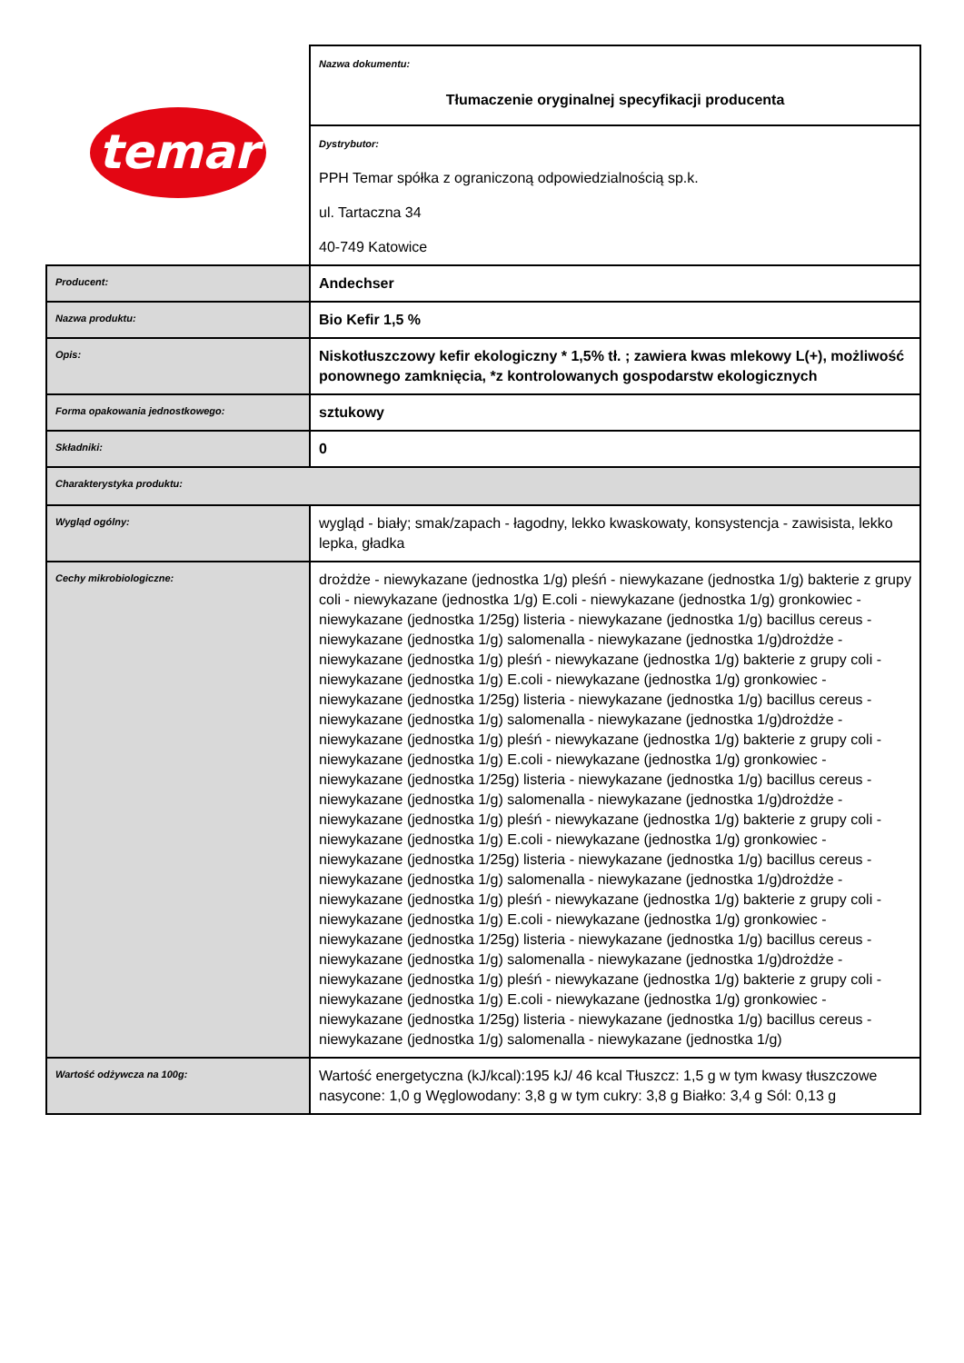| temar | Nazwa dokumentu: Tłumaczenie oryginalnej specyfikacji producenta |
| | Dystrybutor: PPH Temar spółka z ograniczoną odpowiedzialnością sp.k. ul. Tartaczna 34 40-749 Katowice |
| Producent: | Andechser |
| Nazwa produktu: | Bio Kefir 1,5 % |
| Opis: | Niskotłuszczowy kefir ekologiczny * 1,5% tł. ; zawiera kwas mlekowy L(+), możliwość ponownego zamknięcia, *z kontrolowanych gospodarstw ekologicznych |
| Forma opakowania jednostkowego: | sztukowy |
| Składniki: | 0 |
| Charakterystyka produktu: | |
| Wygląd ogólny: | wygląd - biały; smak/zapach - łagodny, lekko kwaskowaty, konsystencja - zawisista, lekko lepka, gładka |
| Cechy mikrobiologiczne: | drożdże - niewykazane (jednostka 1/g) pleśń - niewykazane (jednostka 1/g) bakterie z grupy coli - niewykazane (jednostka 1/g) E.coli - niewykazane (jednostka 1/g) gronkowiec - niewykazane (jednostka 1/25g) listeria - niewykazane (jednostka 1/g) bacillus cereus - niewykazane (jednostka 1/g) salomenalla - niewykazane (jednostka 1/g)drożdże - niewykazane (jednostka 1/g) pleśń - niewykazane (jednostka 1/g) bakterie z grupy coli - niewykazane (jednostka 1/g) E.coli - niewykazane (jednostka 1/g) gronkowiec - niewykazane (jednostka 1/25g) listeria - niewykazane (jednostka 1/g) bacillus cereus - niewykazane (jednostka 1/g) salomenalla - niewykazane (jednostka 1/g)drożdże - niewykazane (jednostka 1/g) pleśń - niewykazane (jednostka 1/g) bakterie z grupy coli - niewykazane (jednostka 1/g) E.coli - niewykazane (jednostka 1/g) gronkowiec - niewykazane (jednostka 1/25g) listeria - niewykazane (jednostka 1/g) bacillus cereus - niewykazane (jednostka 1/g) salomenalla - niewykazane (jednostka 1/g)drożdże - niewykazane (jednostka 1/g) pleśń - niewykazane (jednostka 1/g) bakterie z grupy coli - niewykazane (jednostka 1/g) E.coli - niewykazane (jednostka 1/g) gronkowiec - niewykazane (jednostka 1/25g) listeria - niewykazane (jednostka 1/g) bacillus cereus - niewykazane (jednostka 1/g) salomenalla - niewykazane (jednostka 1/g)drożdże - niewykazane (jednostka 1/g) pleśń - niewykazane (jednostka 1/g) bakterie z grupy coli - niewykazane (jednostka 1/g) E.coli - niewykazane (jednostka 1/g) gronkowiec - niewykazane (jednostka 1/25g) listeria - niewykazane (jednostka 1/g) bacillus cereus - niewykazane (jednostka 1/g) salomenalla - niewykazane (jednostka 1/g)drożdże - niewykazane (jednostka 1/g) pleśń - niewykazane (jednostka 1/g) bakterie z grupy coli - niewykazane (jednostka 1/g) E.coli - niewykazane (jednostka 1/g) gronkowiec - niewykazane (jednostka 1/25g) listeria - niewykazane (jednostka 1/g) bacillus cereus - niewykazane (jednostka 1/g) salomenalla - niewykazane (jednostka 1/g) |
| Wartość odżywcza na 100g: | Wartość energetyczna (kJ/kcal):195 kJ/ 46 kcal Tłuszcz: 1,5 g w tym kwasy tłuszczowe nasycone: 1,0 g Węglowodany: 3,8 g w tym cukry: 3,8 g Białko: 3,4 g Sól: 0,13 g |